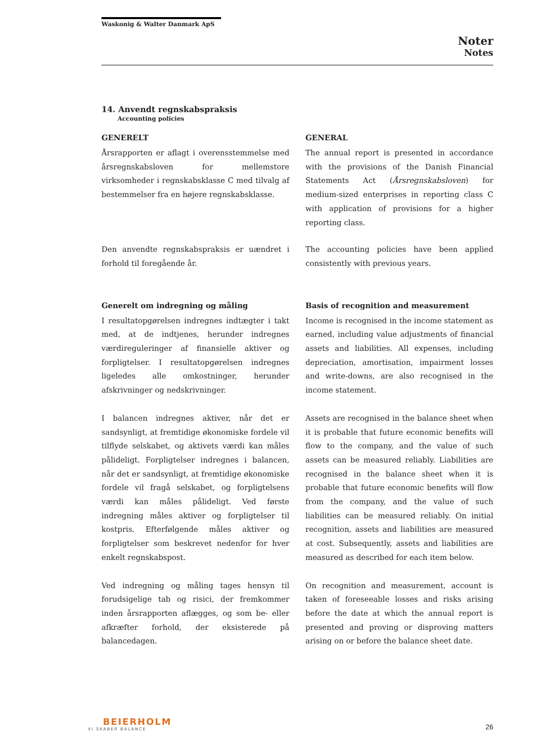Waskonig & Walter Danmark ApS
Noter
Notes
14. Anvendt regnskabspraksis
Accounting policies
GENERELT
Årsrapporten er aflagt i overensstemmelse med årsregnskabsloven for mellemstore virksomheder i regnskabsklasse C med tilvalg af bestemmelser fra en højere regnskabsklasse.
GENERAL
The annual report is presented in accordance with the provisions of the Danish Financial Statements Act (Årsregnskabsloven) for medium-sized enterprises in reporting class C with application of provisions for a higher reporting class.
Den anvendte regnskabspraksis er uændret i forhold til foregående år.
The accounting policies have been applied consistently with previous years.
Generelt om indregning og måling
I resultatopgørelsen indregnes indtægter i takt med, at de indtjenes, herunder indregnes værdireguleringer af finansielle aktiver og forpligtelser. I resultatopgørelsen indregnes ligeledes alle omkostninger, herunder afskrivninger og nedskrivninger.
Basis of recognition and measurement
Income is recognised in the income statement as earned, including value adjustments of financial assets and liabilities. All expenses, including depreciation, amortisation, impairment losses and write-downs, are also recognised in the income statement.
I balancen indregnes aktiver, når det er sandsynligt, at fremtidige økonomiske fordele vil tilflyde selskabet, og aktivets værdi kan måles pålideligt. Forpligtelser indregnes i balancen, når det er sandsynligt, at fremtidige økonomiske fordele vil fragå selskabet, og forpligtelsens værdi kan måles pålideligt. Ved første indregning måles aktiver og forpligtelser til kostpris. Efterfølgende måles aktiver og forpligtelser som beskrevet nedenfor for hver enkelt regnskabspost.
Assets are recognised in the balance sheet when it is probable that future economic benefits will flow to the company, and the value of such assets can be measured reliably. Liabilities are recognised in the balance sheet when it is probable that future economic benefits will flow from the company, and the value of such liabilities can be measured reliably. On initial recognition, assets and liabilities are measured at cost. Subsequently, assets and liabilities are measured as described for each item below.
Ved indregning og måling tages hensyn til forudsigelige tab og risici, der fremkommer inden årsrapporten aflægges, og som be- eller afkræfter forhold, der eksisterede på balancedagen.
On recognition and measurement, account is taken of foreseeable losses and risks arising before the date at which the annual report is presented and proving or disproving matters arising on or before the balance sheet date.
BEIERHOLM
VI SKABER BALANCE
26